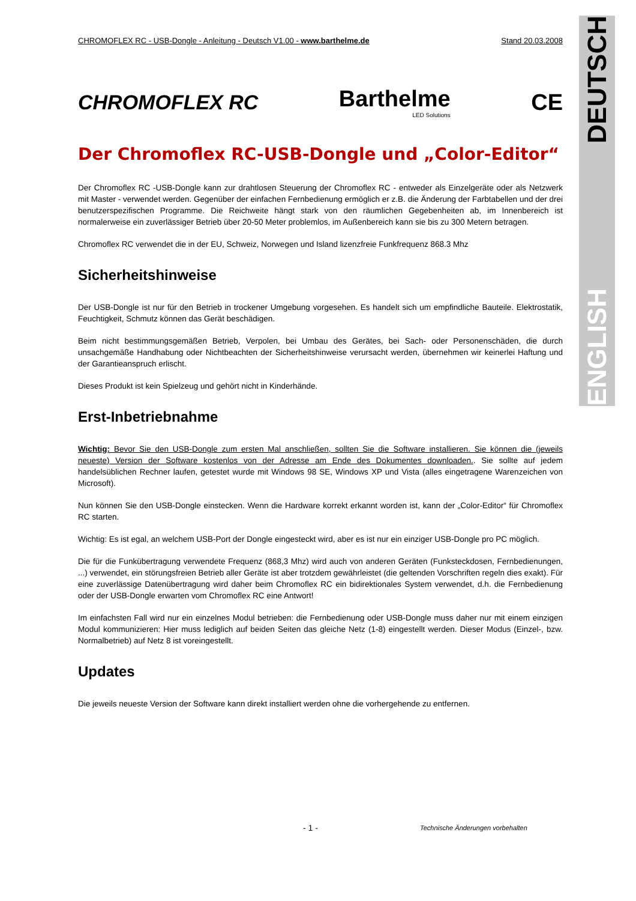DEUTSCH
ENGLISH
CHROMOFLEX RC - USB-Dongle - Anleitung - Deutsch V1.00 - www.barthelme.de Stand 20.03.2008
CHROMOFLEX RC Barthelme
LED Solutions CE
Der Chromoflex RC-USB-Dongle und „Color-Editor“
Der Chromoflex RC -USB-Dongle kann zur drahtlosen Steuerung der Chromoflex RC - entweder als Einzelgeräte oder als Netzwerk mit Master - verwendet werden. Gegenüber der einfachen Fernbedienung ermöglich er z.B. die Änderung der Farbtabellen und der drei benutzerspezifischen Programme. Die Reichweite hängt stark von den räumlichen Gegebenheiten ab, im Innenbereich ist normalerweise ein zuverlässiger Betrieb über 20-50 Meter problemlos, im Außenbereich kann sie bis zu 300 Metern betragen.
Chromoflex RC verwendet die in der EU, Schweiz, Norwegen und Island lizenzfreie Funkfrequenz 868.3 Mhz
Sicherheitshinweise
Der USB-Dongle ist nur für den Betrieb in trockener Umgebung vorgesehen. Es handelt sich um empfindliche Bauteile. Elektrostatik, Feuchtigkeit, Schmutz können das Gerät beschädigen.
Beim nicht bestimmungsgemäßen Betrieb, Verpolen, bei Umbau des Gerätes, bei Sach- oder Personenschäden, die durch unsachgemäße Handhabung oder Nichtbeachten der Sicherheitshinweise verursacht werden, übernehmen wir keinerlei Haftung und der Garantieanspruch erlischt.
Dieses Produkt ist kein Spielzeug und gehört nicht in Kinderhände.
Erst-Inbetriebnahme
Wichtig: Bevor Sie den USB-Dongle zum ersten Mal anschließen, sollten Sie die Software installieren. Sie können die (jeweils neueste) Version der Software kostenlos von der Adresse am Ende des Dokumentes downloaden.. Sie sollte auf jedem handelsüblichen Rechner laufen, getestet wurde mit Windows 98 SE, Windows XP und Vista (alles eingetragene Warenzeichen von Microsoft).
Nun können Sie den USB-Dongle einstecken. Wenn die Hardware korrekt erkannt worden ist, kann der „Color-Editor“ für Chromoflex RC starten.
Wichtig: Es ist egal, an welchem USB-Port der Dongle eingesteckt wird, aber es ist nur ein einziger USB-Dongle pro PC möglich.
Die für die Funkübertragung verwendete Frequenz (868,3 Mhz) wird auch von anderen Geräten (Funksteckdosen, Fernbedienungen, ...) verwendet, ein störungsfreien Betrieb aller Geräte ist aber trotzdem gewährleistet (die geltenden Vorschriften regeln dies exakt). Für eine zuverlässige Datenübertragung wird daher beim Chromoflex RC ein bidirektionales System verwendet, d.h. die Fernbedienung oder der USB-Dongle erwarten vom Chromoflex RC eine Antwort!
Im einfachsten Fall wird nur ein einzelnes Modul betrieben: die Fernbedienung oder USB-Dongle muss daher nur mit einem einzigen Modul kommunizieren: Hier muss lediglich auf beiden Seiten das gleiche Netz (1-8) eingestellt werden. Dieser Modus (Einzel-, bzw. Normalbetrieb) auf Netz 8 ist voreingestellt.
Updates
Die jeweils neueste Version der Software kann direkt installiert werden ohne die vorhergehende zu entfernen.
- 1 -
Technische Änderungen vorbehalten